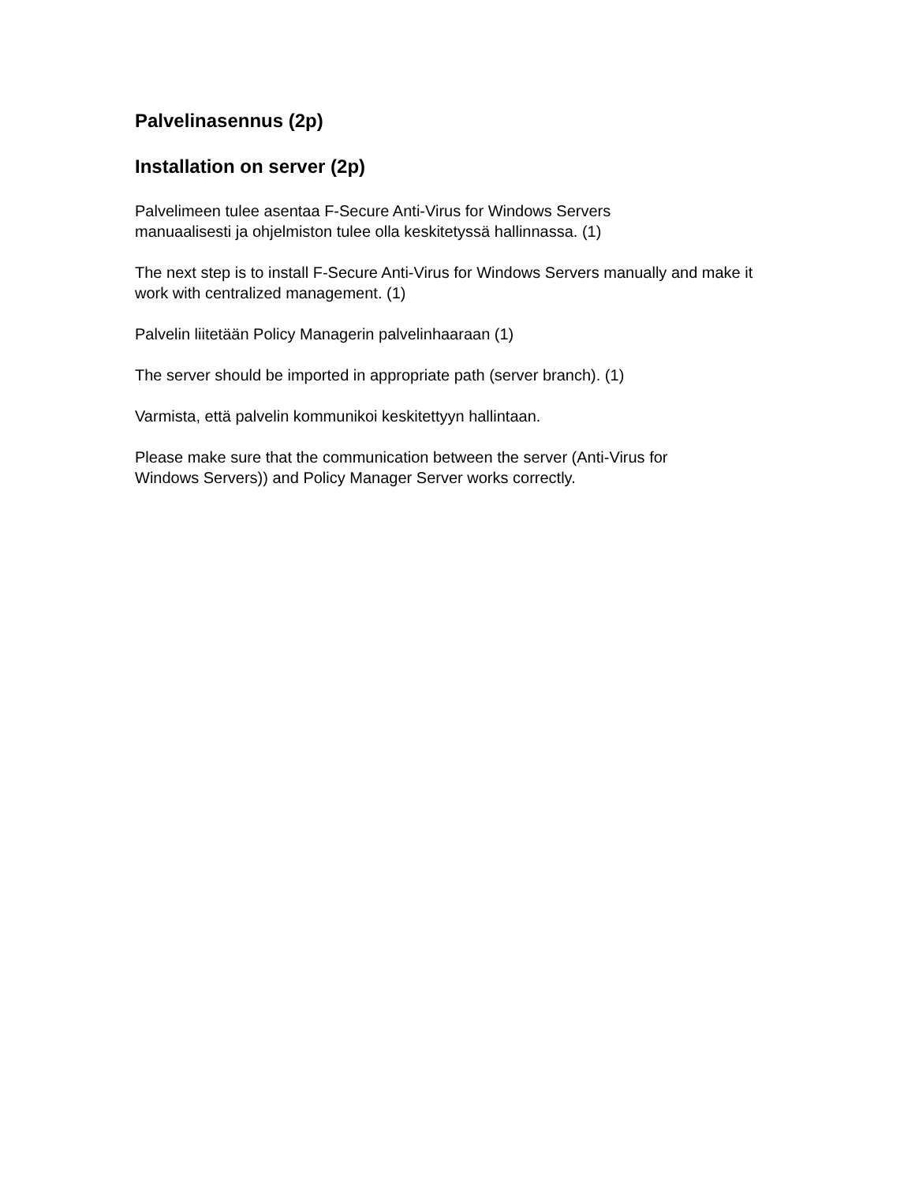Palvelinasennus (2p)
Installation on server (2p)
Palvelimeen tulee asentaa F-Secure Anti-Virus for Windows Servers
manuaalisesti ja ohjelmiston tulee olla keskitetyssä hallinnassa. (1)
The next step is to install F-Secure Anti-Virus for Windows Servers manually and make it work with centralized management. (1)
Palvelin liitetään Policy Managerin palvelinhaaraan (1)
The server should be imported in appropriate path (server branch). (1)
Varmista, että palvelin kommunikoi keskitettyyn hallintaan.
Please make sure that the communication between the server (Anti-Virus for
Windows Servers)) and Policy Manager Server works correctly.